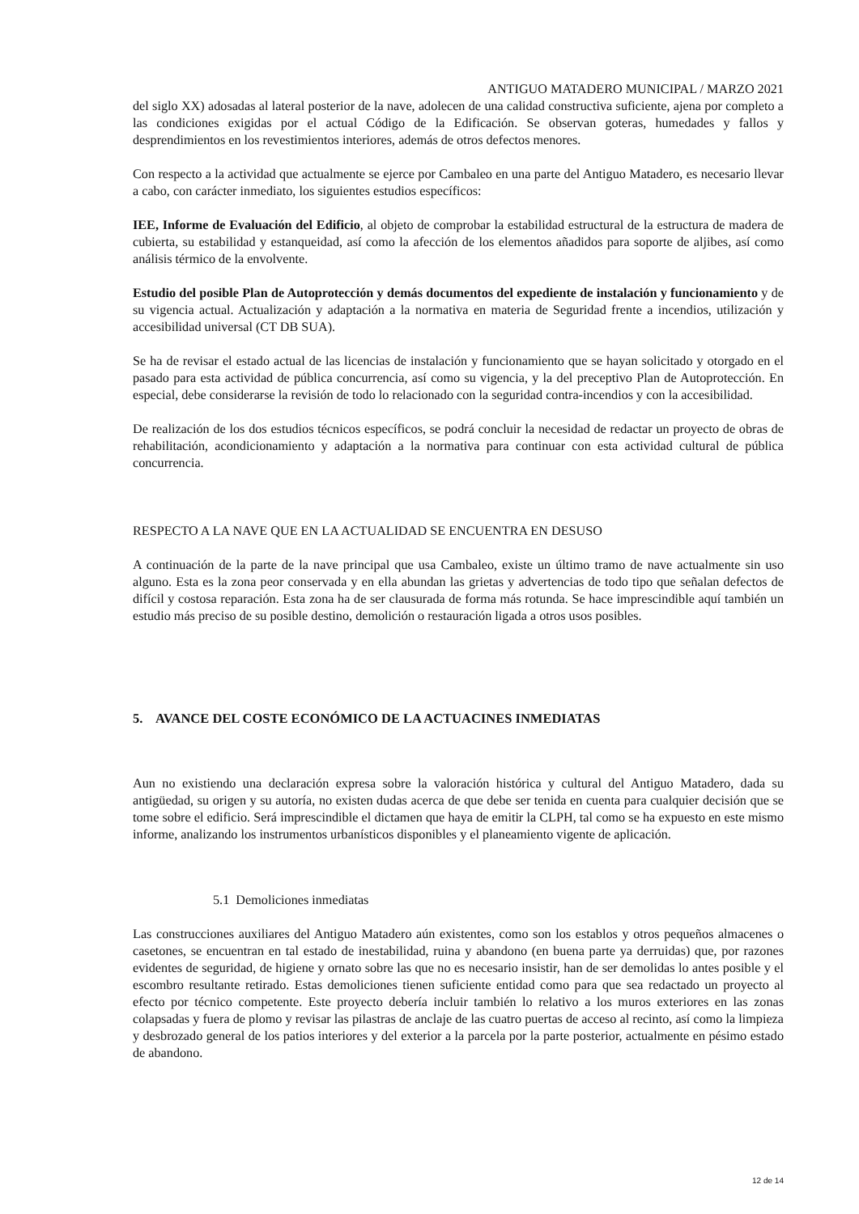ANTIGUO MATADERO MUNICIPAL / MARZO 2021
del siglo XX) adosadas al lateral posterior de la nave, adolecen de una calidad constructiva suficiente, ajena por completo a las condiciones exigidas por el actual Código de la Edificación. Se observan goteras, humedades y fallos y desprendimientos en los revestimientos interiores, además de otros defectos menores.
Con respecto a la actividad que actualmente se ejerce por Cambaleo en una parte del Antiguo Matadero, es necesario llevar a cabo, con carácter inmediato, los siguientes estudios específicos:
IEE, Informe de Evaluación del Edificio, al objeto de comprobar la estabilidad estructural de la estructura de madera de cubierta, su estabilidad y estanqueidad, así como la afección de los elementos añadidos para soporte de aljibes, así como análisis térmico de la envolvente.
Estudio del posible Plan de Autoprotección y demás documentos del expediente de instalación y funcionamiento y de su vigencia actual. Actualización y adaptación a la normativa en materia de Seguridad frente a incendios, utilización y accesibilidad universal (CT DB SUA).
Se ha de revisar el estado actual de las licencias de instalación y funcionamiento que se hayan solicitado y otorgado en el pasado para esta actividad de pública concurrencia, así como su vigencia, y la del preceptivo Plan de Autoprotección. En especial, debe considerarse la revisión de todo lo relacionado con la seguridad contra-incendios y con la accesibilidad.
De realización de los dos estudios técnicos específicos, se podrá concluir la necesidad de redactar un proyecto de obras de rehabilitación, acondicionamiento y adaptación a la normativa para continuar con esta actividad cultural de pública concurrencia.
RESPECTO A LA NAVE QUE EN LA ACTUALIDAD SE ENCUENTRA EN DESUSO
A continuación de la parte de la nave principal que usa Cambaleo, existe un último tramo de nave actualmente sin uso alguno. Esta es la zona peor conservada y en ella abundan las grietas y advertencias de todo tipo que señalan defectos de difícil y costosa reparación. Esta zona ha de ser clausurada de forma más rotunda. Se hace imprescindible aquí también un estudio más preciso de su posible destino, demolición o restauración ligada a otros usos posibles.
5. AVANCE DEL COSTE ECONÓMICO DE LA ACTUACINES INMEDIATAS
Aun no existiendo una declaración expresa sobre la valoración histórica y cultural del Antiguo Matadero, dada su antigüedad, su origen y su autoría, no existen dudas acerca de que debe ser tenida en cuenta para cualquier decisión que se tome sobre el edificio. Será imprescindible el dictamen que haya de emitir la CLPH, tal como se ha expuesto en este mismo informe, analizando los instrumentos urbanísticos disponibles y el planeamiento vigente de aplicación.
5.1 Demoliciones inmediatas
Las construcciones auxiliares del Antiguo Matadero aún existentes, como son los establos y otros pequeños almacenes o casetones, se encuentran en tal estado de inestabilidad, ruina y abandono (en buena parte ya derruidas) que, por razones evidentes de seguridad, de higiene y ornato sobre las que no es necesario insistir, han de ser demolidas lo antes posible y el escombro resultante retirado. Estas demoliciones tienen suficiente entidad como para que sea redactado un proyecto al efecto por técnico competente. Este proyecto debería incluir también lo relativo a los muros exteriores en las zonas colapsadas y fuera de plomo y revisar las pilastras de anclaje de las cuatro puertas de acceso al recinto, así como la limpieza y desbrozado general de los patios interiores y del exterior a la parcela por la parte posterior, actualmente en pésimo estado de abandono.
12 de 14